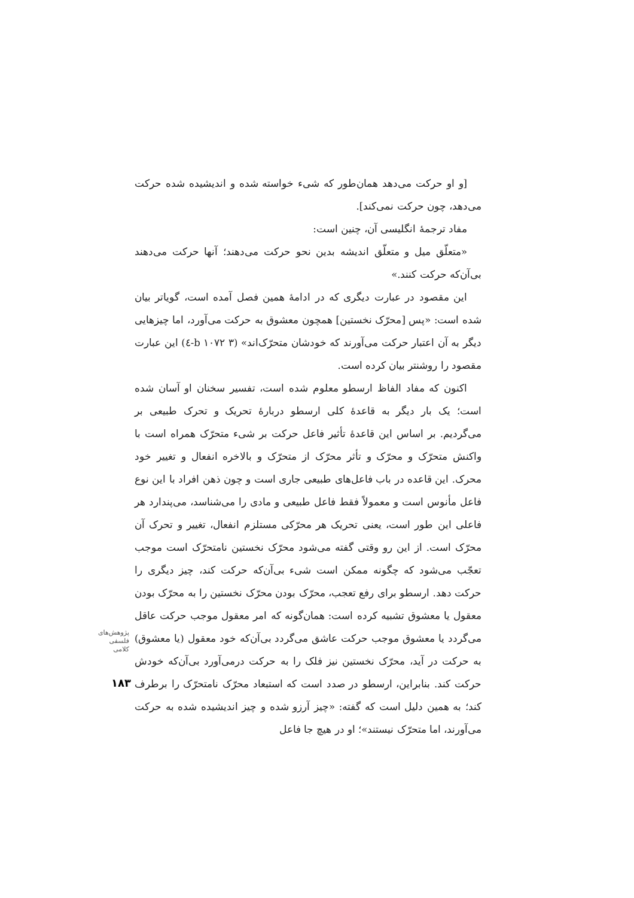[و او حرکت می‌دهد همان‌طور که شیء خواسته شده و اندیشیده شده حرکت می‌دهد، چون حرکت نمی‌کند].
مفاد ترجمهٔ انگلیسی آن، چنین است:
«متعلّق میل و متعلّق اندیشه بدین نحو حرکت می‌دهند؛ آنها حرکت می‌دهند بی‌آن‌که حرکت کنند.»
این مقصود در عبارت دیگری که در ادامهٔ همین فصل آمده است، گویاتر بیان شده است: «پس [محرّک نخستین] همچون معشوق به حرکت می‌آورد، اما چیزهایی دیگر به آن اعتبار حرکت می‌آورند که خودشان متحرّک‌اند» (b ۱۰۷۲ ۳-٤) این عبارت مقصود را روشنتر بیان کرده است.
اکنون که مفاد الفاظ ارسطو معلوم شده است، تفسیر سخنان او آسان شده است؛ یک بار دیگر به قاعدهٔ کلی ارسطو دربارهٔ تحریک و تحرک طبیعی بر می‌گردیم. بر اساس این قاعدهٔ تأثیر فاعل حرکت بر شیء متحرّک همراه است با واکنش متحرّک و محرّک و تأثر محرّک از متحرّک و بالاخره انفعال و تغییر خود محرک. این قاعده در باب فاعل‌های طبیعی جاری است و چون ذهن افراد با این نوع فاعل مأنوس است و معمولاً فقط فاعل طبیعی و مادی را می‌شناسد، می‌پندارد هر فاعلی این طور است، یعنی تحریک هر محرّکی مستلزم انفعال، تغییر و تحرک آن محرّک است. از این رو وقتی گفته می‌شود محرّک نخستین نامتحرّک است موجب تعجّب می‌شود که چگونه ممکن است شیء بی‌آن‌که حرکت کند، چیز دیگری را حرکت دهد. ارسطو برای رفع تعجب، محرّک بودن محرّک نخستین را به محرّک بودن معقول یا معشوق تشبیه کرده است: همان‌گونه که امر معقول موجب حرکت عاقل می‌گردد یا معشوق موجب حرکت عاشق می‌گردد بی‌آن‌که خود معقول (یا معشوق) به حرکت در آید، محرّک نخستین نیز فلک را به حرکت درمی‌آورد بی‌آن‌که خودش حرکت کند. بنابراین، ارسطو در صدد است که استبعاد محرّک نامتحرّک را برطرف کند؛ به همین دلیل است که گفته: «چیز آرزو شده و چیز اندیشیده شده به حرکت می‌آورند، اما متحرّک نیستند»؛ او در هیچ جا فاعل
پژوهش‌های فلسفی کلامی
۱۸۳